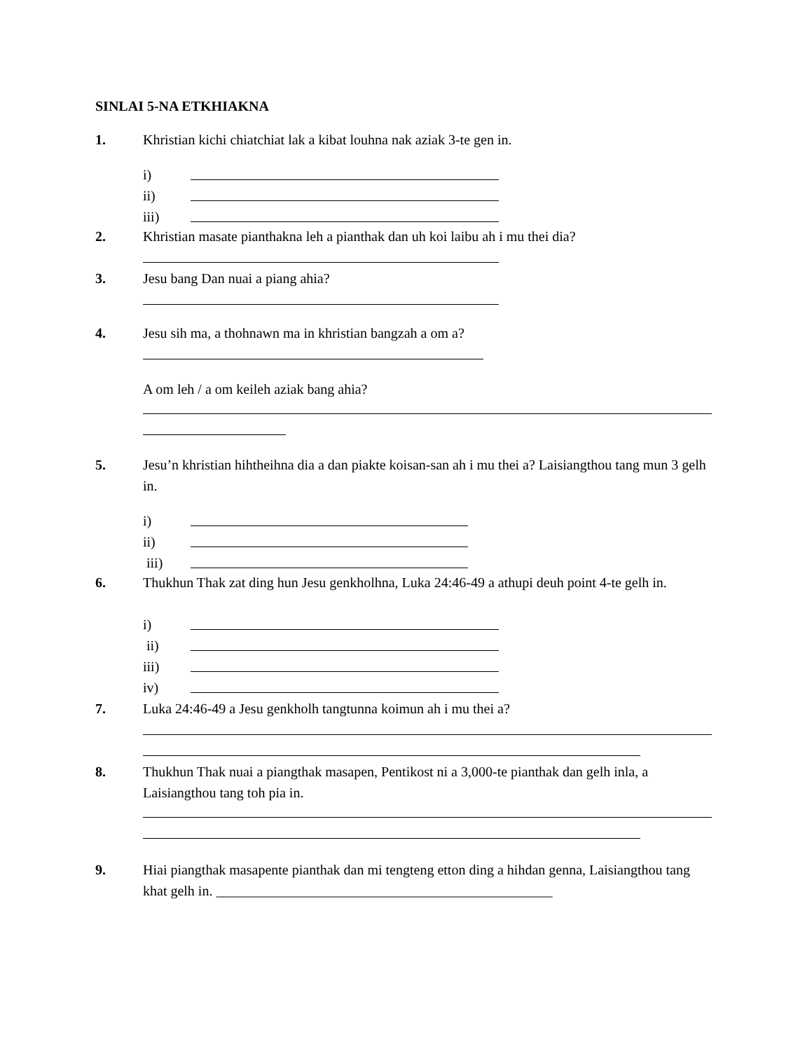SINLAI 5-NA ETKHIAKNA
1. Khristian kichi chiatchiat lak a kibat louhna nak aziak 3-te gen in.
i)
ii)
iii)
2. Khristian masate pianthakna leh a pianthak dan uh koi laibu ah i mu thei dia?
3. Jesu bang Dan nuai a piang ahia?
4. Jesu sih ma, a thohnawn ma in khristian bangzah a om a?
A om leh / a om keileh aziak bang ahia?
5. Jesu’n khristian hihtheihna dia a dan piakte koisan-san ah i mu thei a? Laisiangthou tang mun 3 gelh in.
i)
ii)
iii)
6. Thukhun Thak zat ding hun Jesu genkholhna, Luka 24:46-49 a athupi deuh point 4-te gelh in.
i)
ii)
iii)
iv)
7. Luka 24:46-49 a Jesu genkholh tangtunna koimun ah i mu thei a?
8. Thukhun Thak nuai a piangthak masapen, Pentikost ni a 3,000-te pianthak dan gelh inla, a Laisiangthou tang toh pia in.
9. Hiai piangthak masapente pianthak dan mi tengteng etton ding a hihdan genna, Laisiangthou tang khat gelh in. ________________________________________________